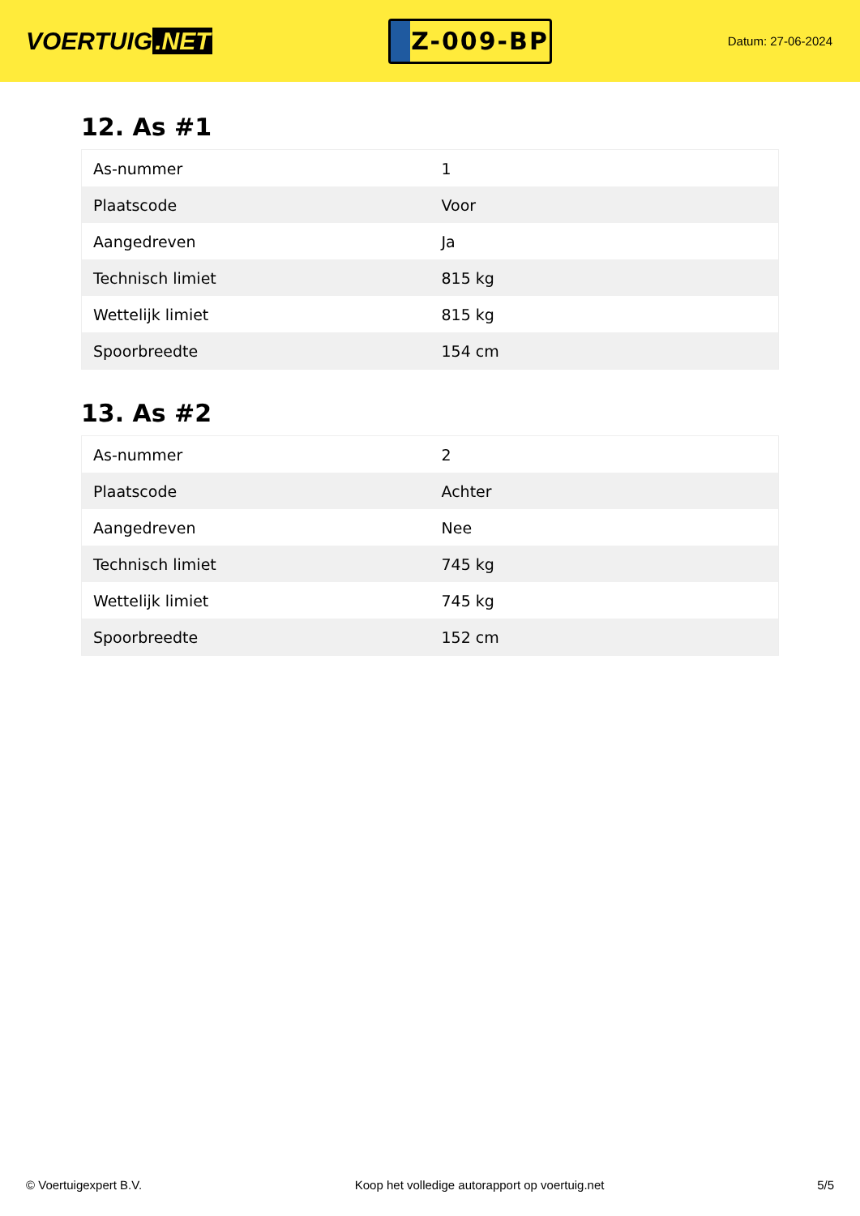VOERTUIG.NET
Z-009-BP
Datum: 27-06-2024
12. As #1
| As-nummer | 1 |
| Plaatscode | Voor |
| Aangedreven | Ja |
| Technisch limiet | 815 kg |
| Wettelijk limiet | 815 kg |
| Spoorbreedte | 154 cm |
13. As #2
| As-nummer | 2 |
| Plaatscode | Achter |
| Aangedreven | Nee |
| Technisch limiet | 745 kg |
| Wettelijk limiet | 745 kg |
| Spoorbreedte | 152 cm |
© Voertuigexpert B.V. Koop het volledige autorapport op voertuig.net 5/5